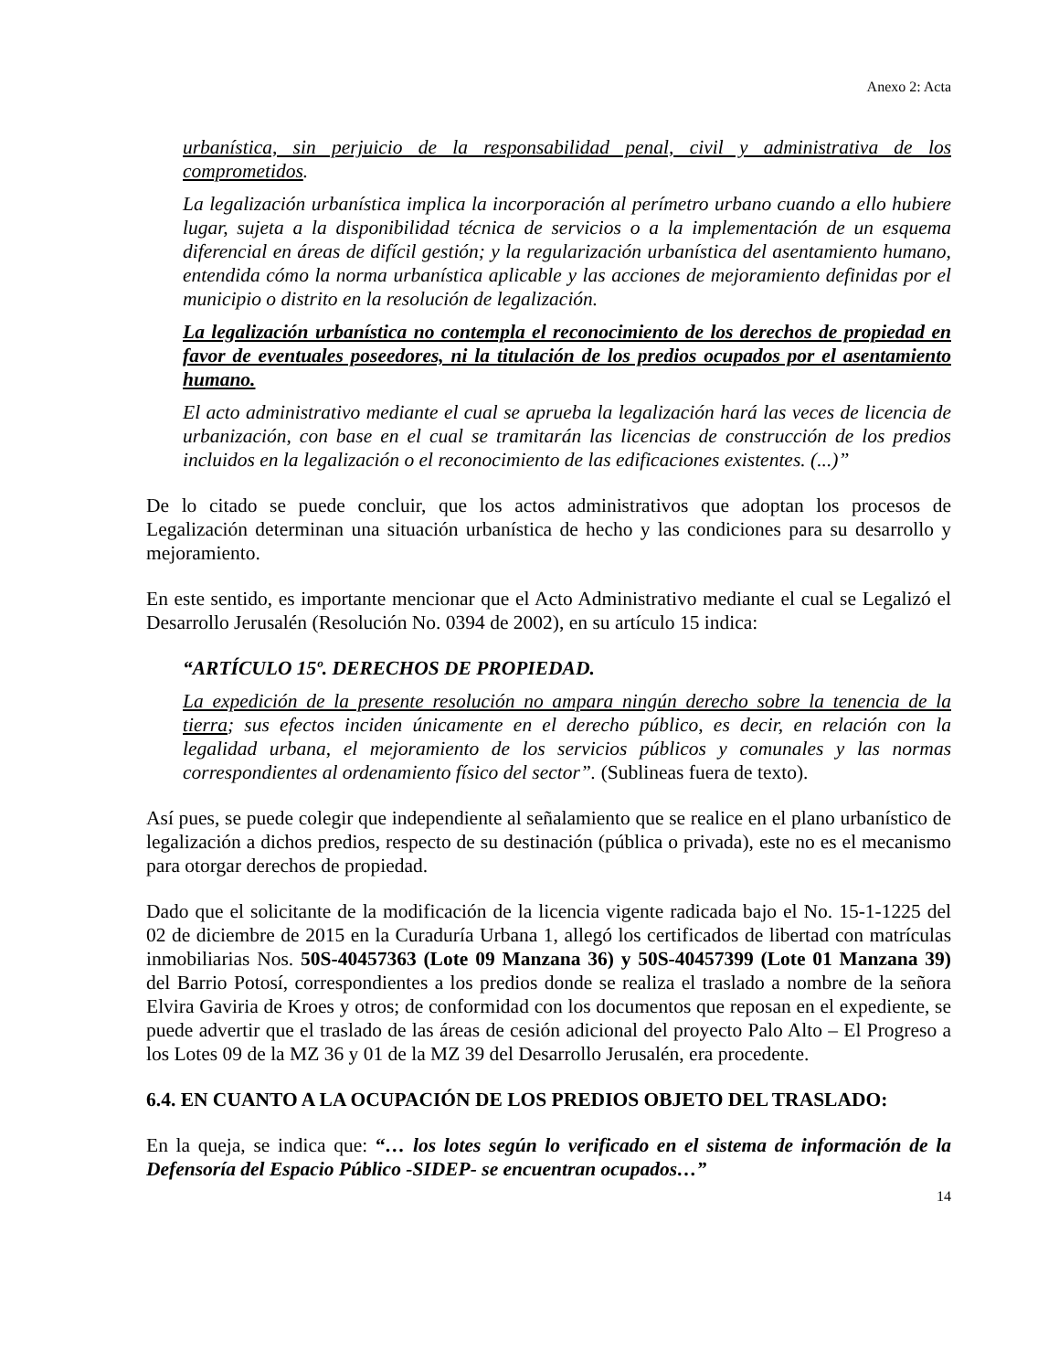Anexo 2: Acta
urbanística, sin perjuicio de la responsabilidad penal, civil y administrativa de los comprometidos.
La legalización urbanística implica la incorporación al perímetro urbano cuando a ello hubiere lugar, sujeta a la disponibilidad técnica de servicios o a la implementación de un esquema diferencial en áreas de difícil gestión; y la regularización urbanística del asentamiento humano, entendida cómo la norma urbanística aplicable y las acciones de mejoramiento definidas por el municipio o distrito en la resolución de legalización.
La legalización urbanística no contempla el reconocimiento de los derechos de propiedad en favor de eventuales poseedores, ni la titulación de los predios ocupados por el asentamiento humano.
El acto administrativo mediante el cual se aprueba la legalización hará las veces de licencia de urbanización, con base en el cual se tramitarán las licencias de construcción de los predios incluidos en la legalización o el reconocimiento de las edificaciones existentes. (...)”
De lo citado se puede concluir, que los actos administrativos que adoptan los procesos de Legalización determinan una situación urbanística de hecho y las condiciones para su desarrollo y mejoramiento.
En este sentido, es importante mencionar que el Acto Administrativo mediante el cual se Legalizó el Desarrollo Jerusalén (Resolución No. 0394 de 2002), en su artículo 15 indica:
“ARTÍCULO 15º. DERECHOS DE PROPIEDAD.
La expedición de la presente resolución no ampara ningún derecho sobre la tenencia de la tierra; sus efectos inciden únicamente en el derecho público, es decir, en relación con la legalidad urbana, el mejoramiento de los servicios públicos y comunales y las normas correspondientes al ordenamiento físico del sector”. (Sublineas fuera de texto).
Así pues, se puede colegir que independiente al señalamiento que se realice en el plano urbanístico de legalización a dichos predios, respecto de su destinación (pública o privada), este no es el mecanismo para otorgar derechos de propiedad.
Dado que el solicitante de la modificación de la licencia vigente radicada bajo el No. 15-1-1225 del 02 de diciembre de 2015 en la Curaduría Urbana 1, allegó los certificados de libertad con matrículas inmobiliarias Nos. 50S-40457363 (Lote 09 Manzana 36) y 50S-40457399 (Lote 01 Manzana 39) del Barrio Potosí, correspondientes a los predios donde se realiza el traslado a nombre de la señora Elvira Gaviria de Kroes y otros; de conformidad con los documentos que reposan en el expediente, se puede advertir que el traslado de las áreas de cesión adicional del proyecto Palo Alto – El Progreso a los Lotes 09 de la MZ 36 y 01 de la MZ 39 del Desarrollo Jerusalén, era procedente.
6.4. EN CUANTO A LA OCUPACIÓN DE LOS PREDIOS OBJETO DEL TRASLADO:
En la queja, se indica que: “… los lotes según lo verificado en el sistema de información de la Defensoría del Espacio Público -SIDEP- se encuentran ocupados…”
14